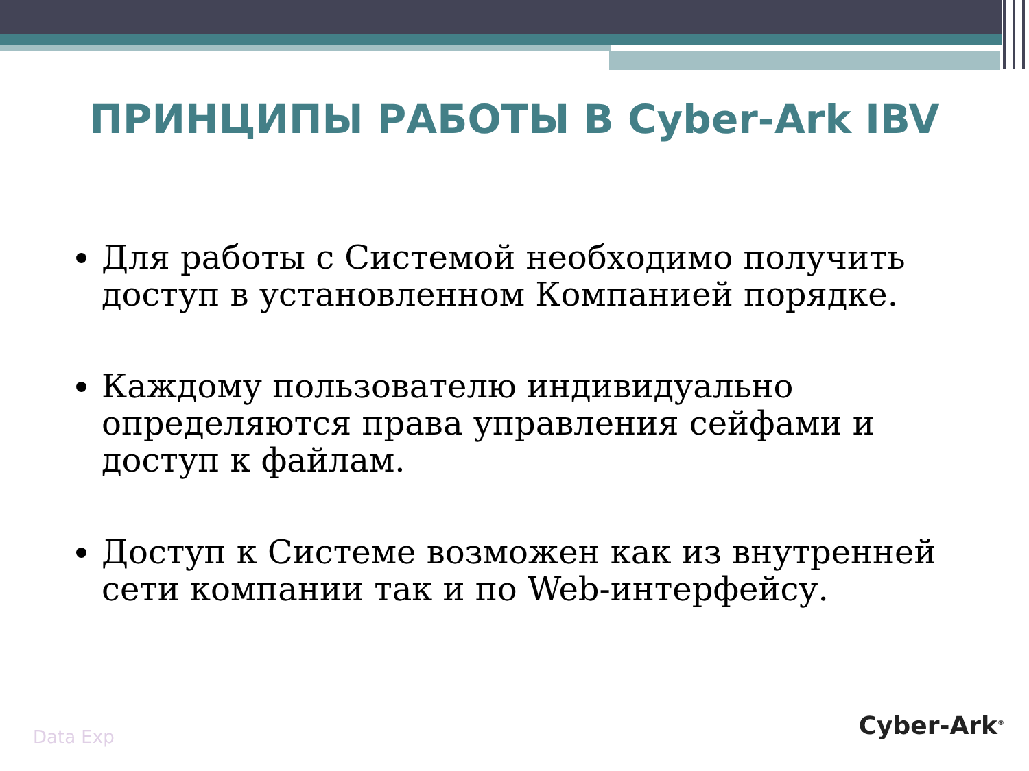ПРИНЦИПЫ РАБОТЫ В Cyber-Ark IBV
Для работы с Системой необходимо получить доступ в установленном Компанией порядке.
Каждому пользователю индивидуально определяются права управления сейфами и доступ к файлам.
Доступ к Системе возможен как из внутренней сети компании так и по Web-интерфейсу.
Data Exp Cyber-Ark<sup>®</sup>